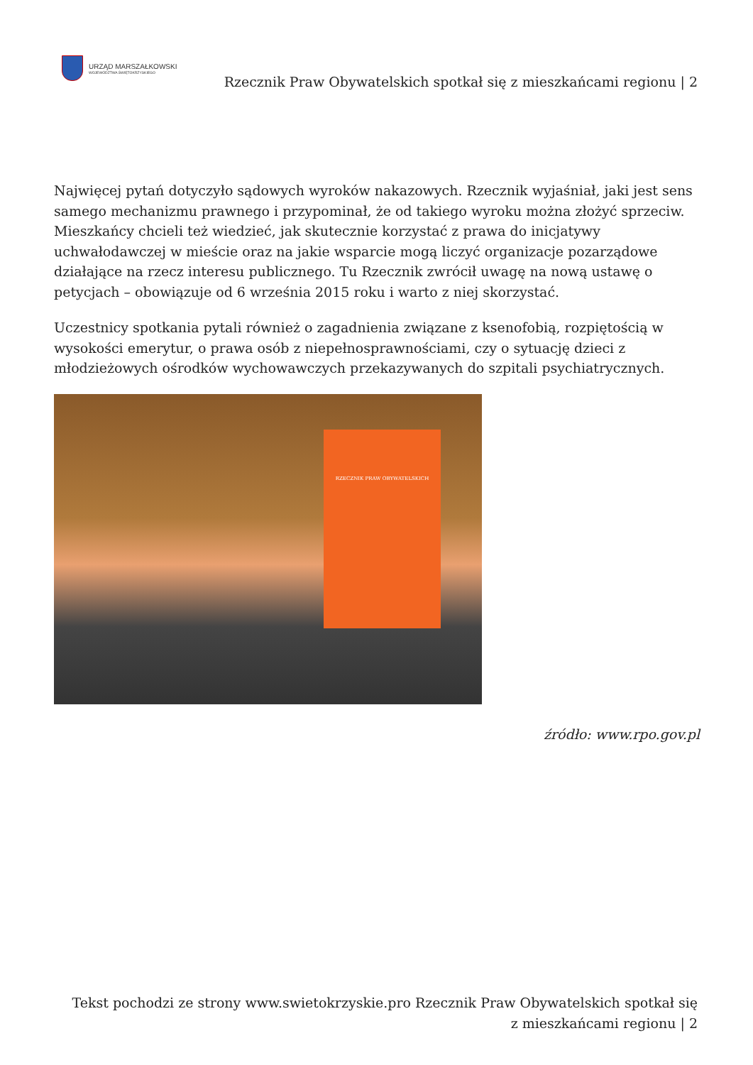URZĄD MARSZAŁKOWSKI
WOJEWÓDZTWA ŚWIĘTOKRZYSKIEGO
Rzecznik Praw Obywatelskich spotkał się z mieszkańcami regionu | 2
Najwięcej pytań dotyczyło sądowych wyroków nakazowych. Rzecznik wyjaśniał, jaki jest sens samego mechanizmu prawnego i przypominał, że od takiego wyroku można złożyć sprzeciw.
Mieszkańcy chcieli też wiedzieć, jak skutecznie korzystać z prawa do inicjatywy uchwałodawczej w mieście oraz na jakie wsparcie mogą liczyć organizacje pozarządowe działające na rzecz interesu publicznego. Tu Rzecznik zwrócił uwagę na nową ustawę o petycjach – obowiązuje od 6 września 2015 roku i warto z niej skorzystać.
Uczestnicy spotkania pytali również o zagadnienia związane z ksenofobią, rozpiętością w wysokości emerytur, o prawa osób z niepełnosprawnościami, czy o sytuację dzieci z młodzieżowych ośrodków wychowawczych przekazywanych do szpitali psychiatrycznych.
RZECZNIK PRAW OBYWATELSKICH
źródło: www.rpo.gov.pl
Tekst pochodzi ze strony www.swietokrzyskie.pro Rzecznik Praw Obywatelskich spotkał się
z mieszkańcami regionu | 2